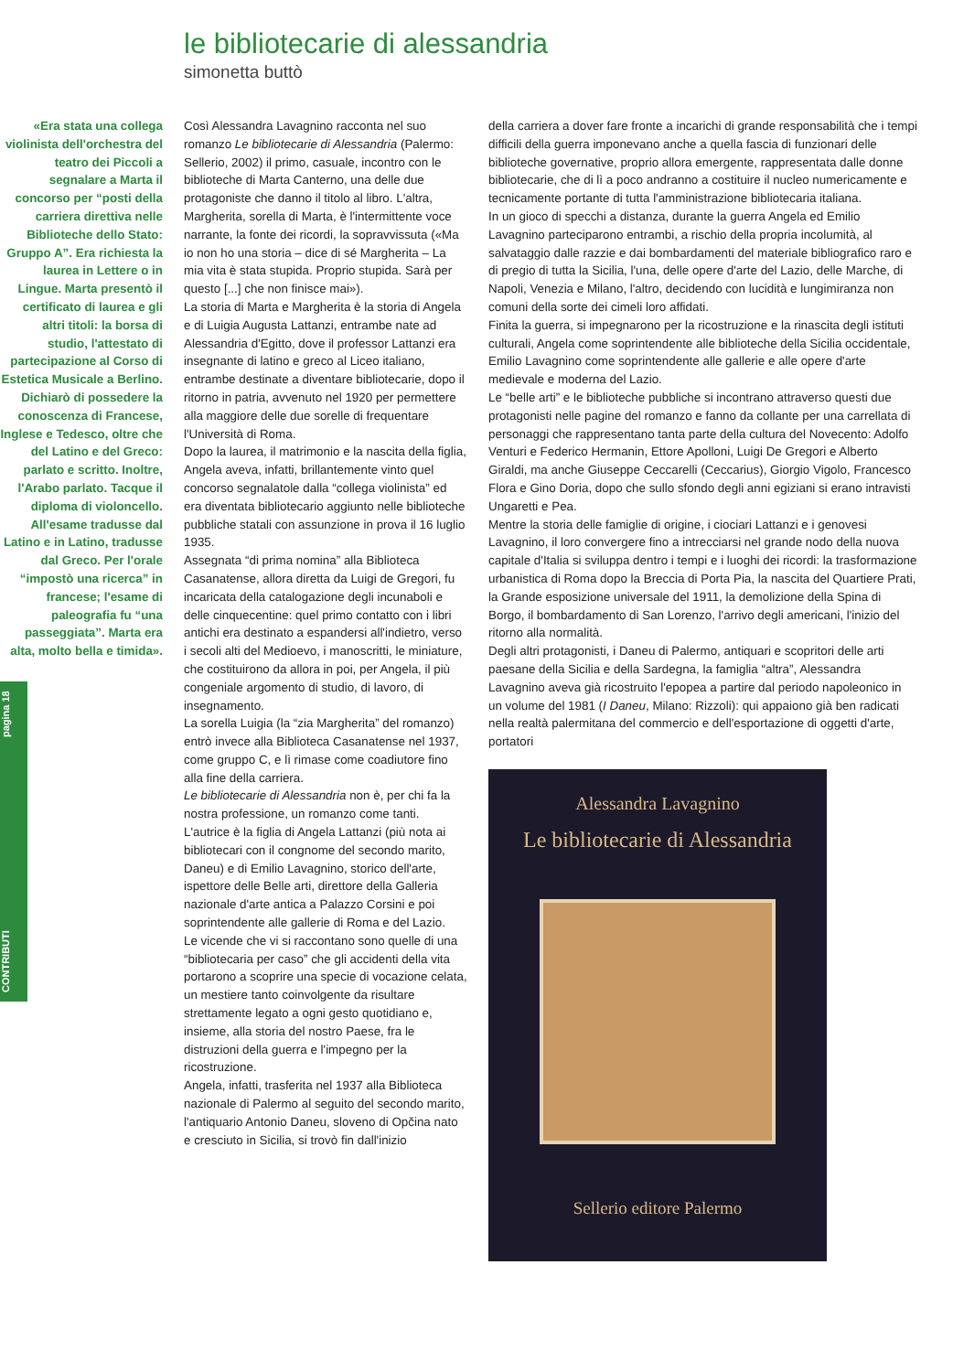CONTRIBUTI pagina 18
le bibliotecarie di alessandria
simonetta buttò
«Era stata una collega violinista dell'orchestra del teatro dei Piccoli a segnalare a Marta il concorso per “posti della carriera direttiva nelle Biblioteche dello Stato: Gruppo A”. Era richiesta la laurea in Lettere o in Lingue. Marta presentò il certificato di laurea e gli altri titoli: la borsa di studio, l'attestato di partecipazione al Corso di Estetica Musicale a Berlino. Dichiarò di possedere la conoscenza di Francese, Inglese e Tedesco, oltre che del Latino e del Greco: parlato e scritto. Inoltre, l'Arabo parlato. Tacque il diploma di violoncello. All'esame tradusse dal Latino e in Latino, tradusse dal Greco. Per l'orale “impostò una ricerca” in francese; l'esame di paleografia fu “una passeggiata”. Marta era alta, molto bella e timida».
Così Alessandra Lavagnino racconta nel suo romanzo Le bibliotecarie di Alessandria (Palermo: Sellerio, 2002) il primo, casuale, incontro con le biblioteche di Marta Canterno, una delle due protagoniste che danno il titolo al libro. L'altra, Margherita, sorella di Marta, è l'intermittente voce narrante, la fonte dei ricordi, la sopravvissuta («Ma io non ho una storia – dice di sé Margherita – La mia vita è stata stupida. Proprio stupida. Sarà per questo [...] che non finisce mai»).
La storia di Marta e Margherita è la storia di Angela e di Luigia Augusta Lattanzi, entrambe nate ad Alessandria d'Egitto, dove il professor Lattanzi era insegnante di latino e greco al Liceo italiano, entrambe destinate a diventare bibliotecarie, dopo il ritorno in patria, avvenuto nel 1920 per permettere alla maggiore delle due sorelle di frequentare l'Università di Roma.
Dopo la laurea, il matrimonio e la nascita della figlia, Angela aveva, infatti, brillantemente vinto quel concorso segnalatole dalla “collega violinista” ed era diventata bibliotecario aggiunto nelle biblioteche pubbliche statali con assunzione in prova il 16 luglio 1935.
Assegnata “di prima nomina” alla Biblioteca Casanatense, allora diretta da Luigi de Gregori, fu incaricata della catalogazione degli incunaboli e delle cinquecentine: quel primo contatto con i libri antichi era destinato a espandersi all'indietro, verso i secoli alti del Medioevo, i manoscritti, le miniature, che costituirono da allora in poi, per Angela, il più congeniale argomento di studio, di lavoro, di insegnamento.
La sorella Luigia (la “zia Margherita” del romanzo) entrò invece alla Biblioteca Casanatense nel 1937, come gruppo C, e lì rimase come coadiutore fino alla fine della carriera.
Le bibliotecarie di Alessandria non è, per chi fa la nostra professione, un romanzo come tanti. L'autrice è la figlia di Angela Lattanzi (più nota ai bibliotecari con il congnome del secondo marito, Daneu) e di Emilio Lavagnino, storico dell'arte, ispettore delle Belle arti, direttore della Galleria nazionale d'arte antica a Palazzo Corsini e poi soprintendente alle gallerie di Roma e del Lazio.
Le vicende che vi si raccontano sono quelle di una “bibliotecaria per caso” che gli accidenti della vita portarono a scoprire una specie di vocazione celata, un mestiere tanto coinvolgente da risultare strettamente legato a ogni gesto quotidiano e, insieme, alla storia del nostro Paese, fra le distruzioni della guerra e l'impegno per la ricostruzione.
Angela, infatti, trasferita nel 1937 alla Biblioteca nazionale di Palermo al seguito del secondo marito, l'antiquario Antonio Daneu, sloveno di Opčina nato e cresciuto in Sicilia, si trovò fin dall'inizio
della carriera a dover fare fronte a incarichi di grande responsabilità che i tempi difficili della guerra imponevano anche a quella fascia di funzionari delle biblioteche governative, proprio allora emergente, rappresentata dalle donne bibliotecarie, che di lì a poco andranno a costituire il nucleo numericamente e tecnicamente portante di tutta l'amministrazione bibliotecaria italiana.
In un gioco di specchi a distanza, durante la guerra Angela ed Emilio Lavagnino parteciparono entrambi, a rischio della propria incolumità, al salvataggio dalle razzie e dai bombardamenti del materiale bibliografico raro e di pregio di tutta la Sicilia, l'una, delle opere d'arte del Lazio, delle Marche, di Napoli, Venezia e Milano, l'altro, decidendo con lucidità e lungimiranza non comuni della sorte dei cimeli loro affidati.
Finita la guerra, si impegnarono per la ricostruzione e la rinascita degli istituti culturali, Angela come soprintendente alle biblioteche della Sicilia occidentale, Emilio Lavagnino come soprintendente alle gallerie e alle opere d'arte medievale e moderna del Lazio.
Le “belle arti” e le biblioteche pubbliche si incontrano attraverso questi due protagonisti nelle pagine del romanzo e fanno da collante per una carrellata di personaggi che rappresentano tanta parte della cultura del Novecento: Adolfo Venturi e Federico Hermanin, Ettore Apolloni, Luigi De Gregori e Alberto Giraldi, ma anche Giuseppe Ceccarelli (Ceccarius), Giorgio Vigolo, Francesco Flora e Gino Doria, dopo che sullo sfondo degli anni egiziani si erano intravisti Ungaretti e Pea.
Mentre la storia delle famiglie di origine, i ciociari Lattanzi e i genovesi Lavagnino, il loro convergere fino a intrecciarsi nel grande nodo della nuova capitale d'Italia si sviluppa dentro i tempi e i luoghi dei ricordi: la trasformazione urbanistica di Roma dopo la Breccia di Porta Pia, la nascita del Quartiere Prati, la Grande esposizione universale del 1911, la demolizione della Spina di Borgo, il bombardamento di San Lorenzo, l'arrivo degli americani, l'inizio del ritorno alla normalità.
Degli altri protagonisti, i Daneu di Palermo, antiquari e scopritori delle arti paesane della Sicilia e della Sardegna, la famiglia “altra”, Alessandra Lavagnino aveva già ricostruito l'epopea a partire dal periodo napoleonico in un volume del 1981 (I Daneu, Milano: Rizzoli): qui appaiono già ben radicati nella realtà palermitana del commercio e dell'esportazione di oggetti d'arte, portatori
Alessandra Lavagnino
Le bibliotecarie di Alessandria
Sellerio editore Palermo